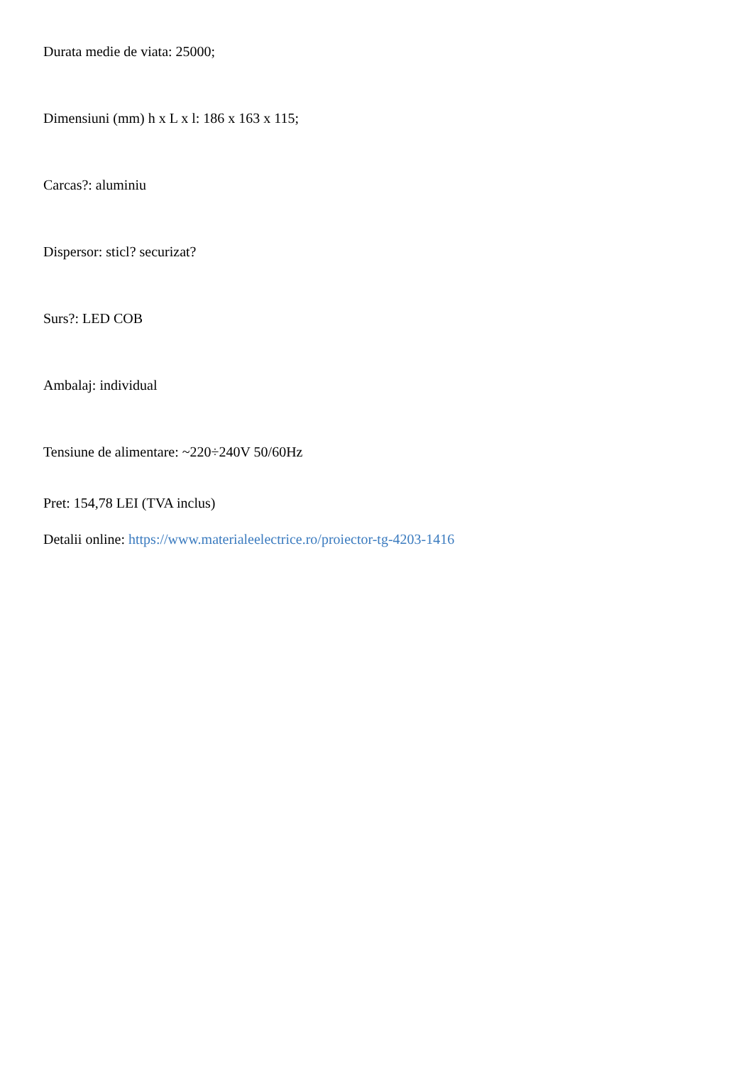Durata medie de viata: 25000;
Dimensiuni (mm) h x L x l: 186 x 163 x 115;
Carcas?: aluminiu
Dispersor: sticl? securizat?
Surs?: LED COB
Ambalaj: individual
Tensiune de alimentare: ~220÷240V 50/60Hz
Pret: 154,78 LEI (TVA inclus)
Detalii online: https://www.materialeelectrice.ro/proiector-tg-4203-1416